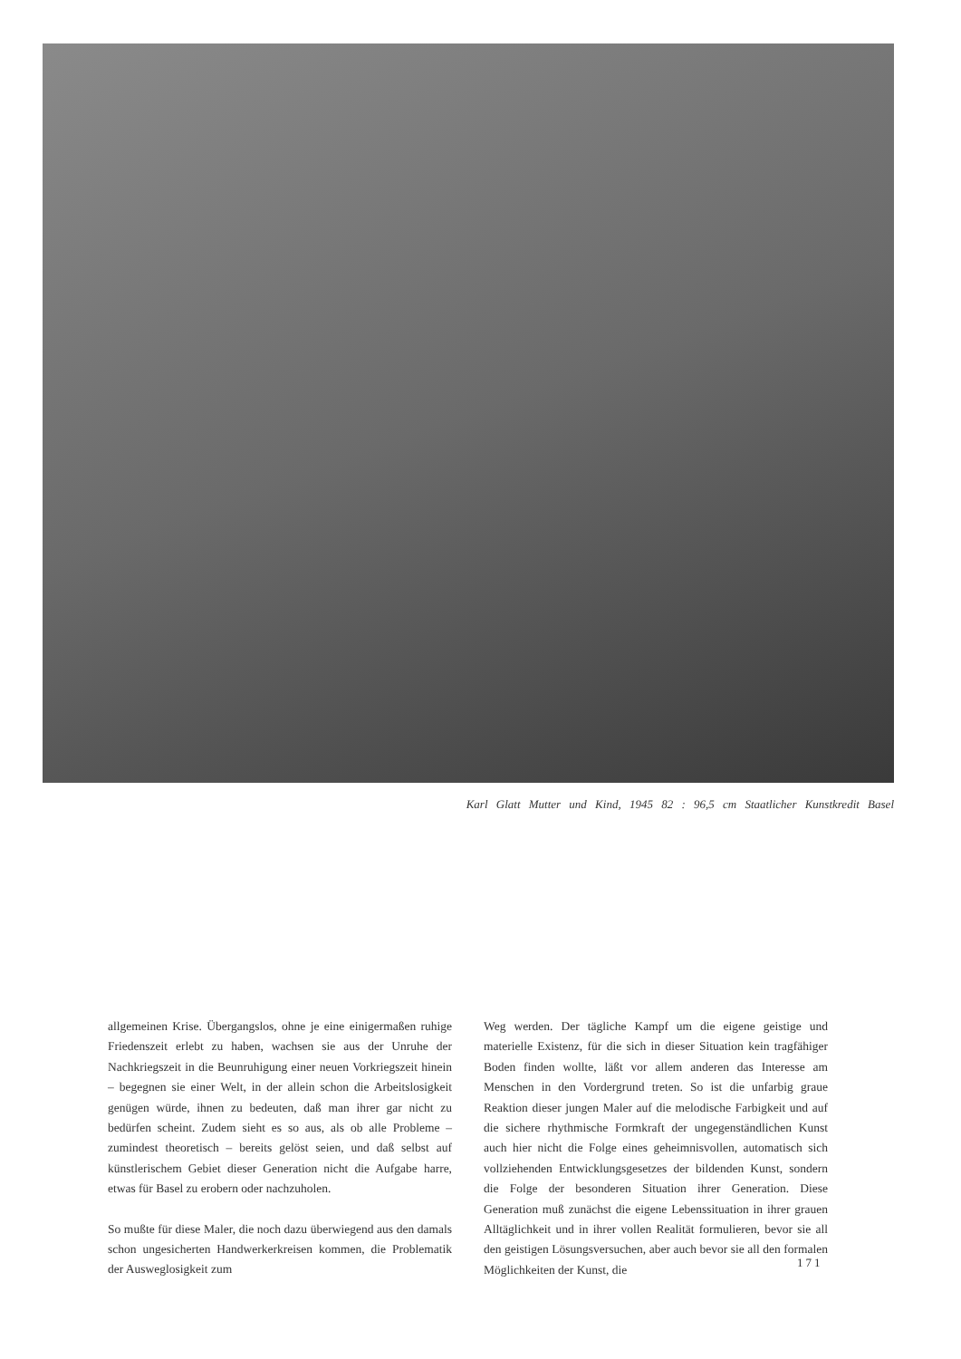Karl Glatt Mutter und Kind, 1945 82 : 96,5 cm Staatlicher Kunstkredit Basel
allgemeinen Krise. Übergangslos, ohne je eine einigermaßen ruhige Friedenszeit erlebt zu haben, wachsen sie aus der Unruhe der Nachkriegszeit in die Beunruhigung einer neuen Vorkriegszeit hinein – begegnen sie einer Welt, in der allein schon die Arbeitslosigkeit genügen würde, ihnen zu bedeuten, daß man ihrer gar nicht zu bedürfen scheint. Zudem sieht es so aus, als ob alle Probleme – zumindest theoretisch – bereits gelöst seien, und daß selbst auf künstlerischem Gebiet dieser Generation nicht die Aufgabe harre, etwas für Basel zu erobern oder nachzuholen.
So mußte für diese Maler, die noch dazu überwiegend aus den damals schon ungesicherten Handwerkerkreisen kommen, die Problematik der Ausweglosigkeit zum
Weg werden. Der tägliche Kampf um die eigene geistige und materielle Existenz, für die sich in dieser Situation kein tragfähiger Boden finden wollte, läßt vor allem anderen das Interesse am Menschen in den Vordergrund treten. So ist die unfarbig graue Reaktion dieser jungen Maler auf die melodische Farbigkeit und auf die sichere rhythmische Formkraft der ungegenständlichen Kunst auch hier nicht die Folge eines geheimnisvollen, automatisch sich vollziehenden Entwicklungsgesetzes der bildenden Kunst, sondern die Folge der besonderen Situation ihrer Generation. Diese Generation muß zunächst die eigene Lebenssituation in ihrer grauen Alltäglichkeit und in ihrer vollen Realität formulieren, bevor sie all den geistigen Lösungsversuchen, aber auch bevor sie all den formalen Möglichkeiten der Kunst, die
171